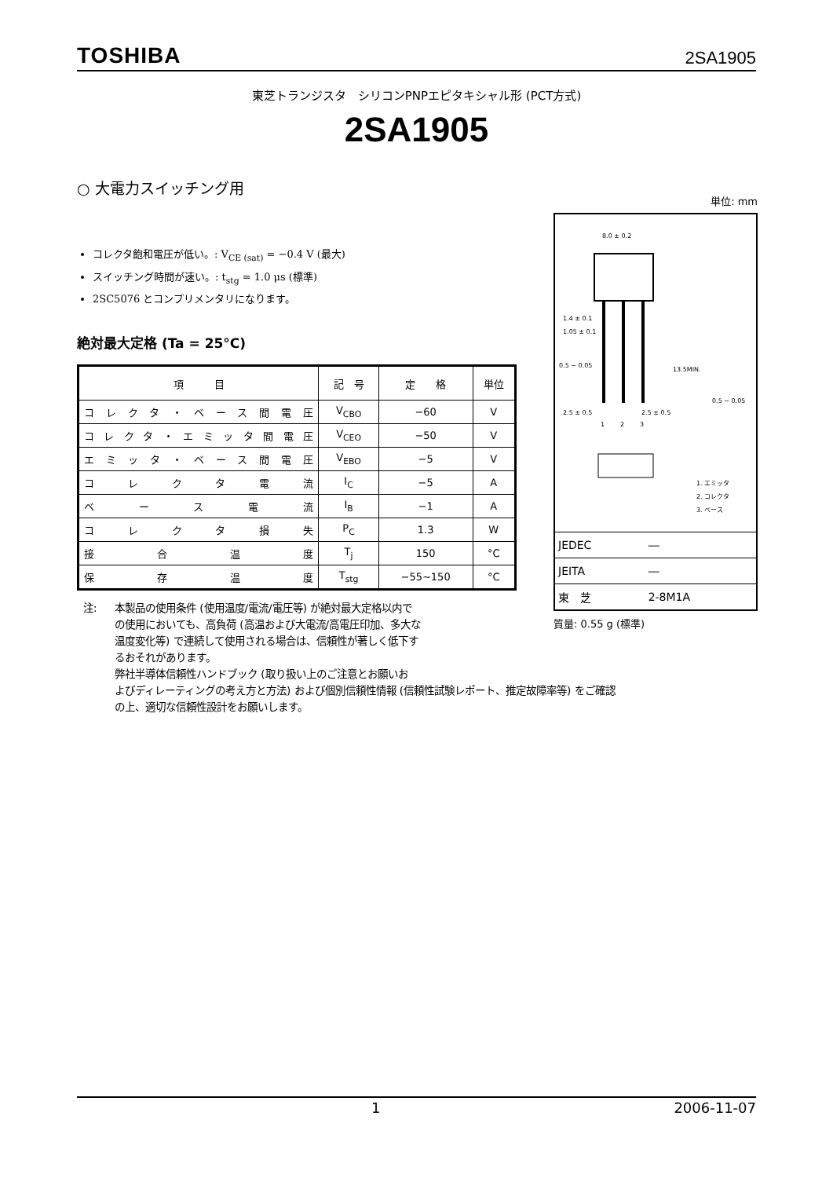TOSHIBA 2SA1905
東芝トランジスタ　シリコンPNPエピタキシャル形 (PCT方式)
2SA1905
○ 大電力スイッチング用
コレクタ飽和電圧が低い。: V<sub>CE (sat)</sub> = −0.4 V (最大)
スイッチング時間が速い。: t<sub>stg</sub> = 1.0 μs (標準)
2SC5076 とコンプリメンタリになります。
絶対最大定格 (Ta = 25°C)
| 項 目 | 記 号 | 定 格 | 単位 |
| --- | --- | --- | --- |
| コレクタ・ベース間電圧 | V<sub>CBO</sub> | −60 | V |
| コレクタ・エミッタ間電圧 | V<sub>CEO</sub> | −50 | V |
| エミッタ・ベース間電圧 | V<sub>EBO</sub> | −5 | V |
| コレクタ電流 | I<sub>C</sub> | −5 | A |
| ベース電流 | I<sub>B</sub> | −1 | A |
| コレクタ損失 | P<sub>C</sub> | 1.3 | W |
| 接合温度 | T<sub>j</sub> | 150 | °C |
| 保存温度 | T<sub>stg</sub> | −55~150 | °C |
注: 本製品の使用条件 (使用温度/電流/電圧等) が絶対最大定格以内で
の使用においても、高負荷 (高温および大電流/高電圧印加、多大な
温度変化等) で連続して使用される場合は、信頼性が著しく低下す
るおそれがあります。
弊社半導体信頼性ハンドブック (取り扱い上のご注意とお願いお
よびディレーティングの考え方と方法) および個別信頼性情報 (信頼性試験レポート、推定故障率等) をご確認
の上、適切な信頼性設計をお願いします。
単位: mm
8.0 ± 0.2
1.4 ± 0.1
1.05 ± 0.1
0.5 − 0.05
2.5 ± 0.5
2.5 ± 0.5
1
2
3
13.5MIN.
0.5 − 0.05
1. エミッタ
2. コレクタ
3. ベース
| JEDEC | ― |
| JEITA | ― |
| 東 芝 | 2-8M1A |
質量: 0.55 g (標準)
1 2006-11-07